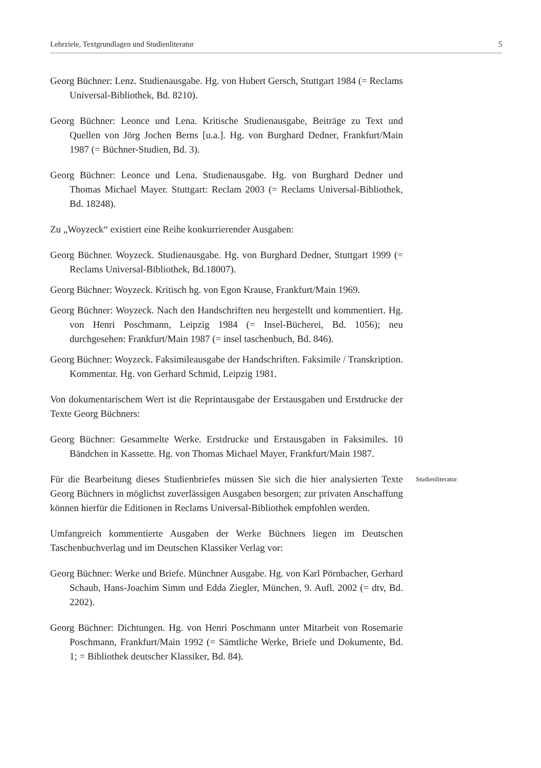Lehrziele, Textgrundlagen und Studienliteratur 5
Georg Büchner: Lenz. Studienausgabe. Hg. von Hubert Gersch, Stuttgart 1984 (= Reclams Universal-Bibliothek, Bd. 8210).
Georg Büchner: Leonce und Lena. Kritische Studienausgabe, Beiträge zu Text und Quellen von Jörg Jochen Berns [u.a.]. Hg. von Burghard Dedner, Frankfurt/Main 1987 (= Büchner-Studien, Bd. 3).
Georg Büchner: Leonce und Lena. Studienausgabe. Hg. von Burghard Dedner und Thomas Michael Mayer. Stuttgart: Reclam 2003 (= Reclams Universal-Bibliothek, Bd. 18248).
Zu „Woyzeck“ existiert eine Reihe konkurrierender Ausgaben:
Georg Büchner. Woyzeck. Studienausgabe. Hg. von Burghard Dedner, Stuttgart 1999 (= Reclams Universal-Bibliothek, Bd.18007).
Georg Büchner: Woyzeck. Kritisch hg. von Egon Krause, Frankfurt/Main 1969.
Georg Büchner: Woyzeck. Nach den Handschriften neu hergestellt und kommentiert. Hg. von Henri Poschmann, Leipzig 1984 (= Insel-Bücherei, Bd. 1056); neu durchgesehen: Frankfurt/Main 1987 (= insel taschenbuch, Bd. 846).
Georg Büchner: Woyzeck. Faksimileausgabe der Handschriften. Faksimile / Transkription. Kommentar. Hg. von Gerhard Schmid, Leipzig 1981.
Von dokumentarischem Wert ist die Reprintausgabe der Erstausgaben und Erstdrucke der Texte Georg Büchners:
Georg Büchner: Gesammelte Werke. Erstdrucke und Erstausgaben in Faksimiles. 10 Bändchen in Kassette. Hg. von Thomas Michael Mayer, Frankfurt/Main 1987.
Für die Bearbeitung dieses Studienbriefes müssen Sie sich die hier analysierten Texte Georg Büchners in möglichst zuverlässigen Ausgaben besorgen; zur privaten Anschaffung können hierfür die Editionen in Reclams Universal-Bibliothek empfohlen werden.
Studienliteratur
Umfangreich kommentierte Ausgaben der Werke Büchners liegen im Deutschen Taschenbuchverlag und im Deutschen Klassiker Verlag vor:
Georg Büchner: Werke und Briefe. Münchner Ausgabe. Hg. von Karl Pörnbacher, Gerhard Schaub, Hans-Joachim Simm und Edda Ziegler, München, 9. Aufl. 2002 (= dtv, Bd. 2202).
Georg Büchner: Dichtungen. Hg. von Henri Poschmann unter Mitarbeit von Rosemarie Poschmann, Frankfurt/Main 1992 (= Sämtliche Werke, Briefe und Dokumente, Bd. 1; = Bibliothek deutscher Klassiker, Bd. 84).